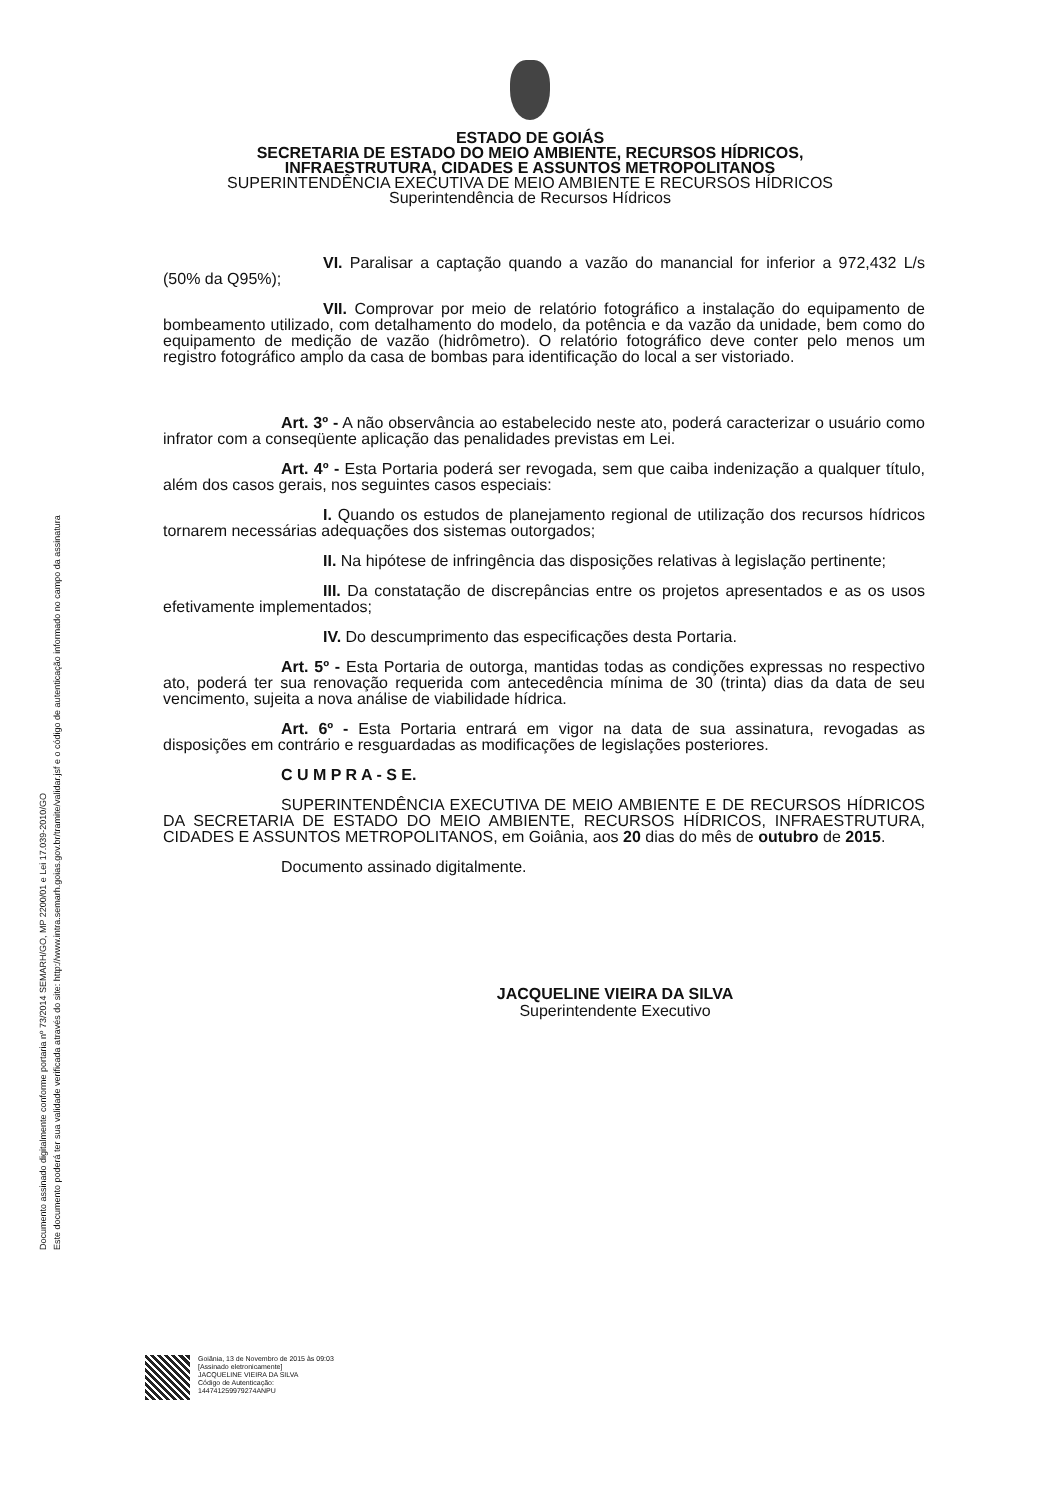Documento assinado digitalmente conforme portaria nº 73/2014 SEMARH/GO, MP 2200/01 e Lei 17.039-2010/GO
Este documento poderá ter sua validade verificada através do site: http://www.intra.semarh.goias.gov.br/tramite/validar.jsf e o código de autenticação informado no campo da assinatura
ESTADO DE GOIÁS
SECRETARIA DE ESTADO DO MEIO AMBIENTE, RECURSOS HÍDRICOS,
INFRAESTRUTURA, CIDADES E ASSUNTOS METROPOLITANOS
SUPERINTENDÊNCIA EXECUTIVA DE MEIO AMBIENTE E RECURSOS HÍDRICOS
Superintendência de Recursos Hídricos
VI. Paralisar a captação quando a vazão do manancial for inferior a 972,432 L/s (50% da Q95%);
VII. Comprovar por meio de relatório fotográfico a instalação do equipamento de bombeamento utilizado, com detalhamento do modelo, da potência e da vazão da unidade, bem como do equipamento de medição de vazão (hidrômetro). O relatório fotográfico deve conter pelo menos um registro fotográfico amplo da casa de bombas para identificação do local a ser vistoriado.
Art. 3º - A não observância ao estabelecido neste ato, poderá caracterizar o usuário como infrator com a conseqüente aplicação das penalidades previstas em Lei.
Art. 4º - Esta Portaria poderá ser revogada, sem que caiba indenização a qualquer título, além dos casos gerais, nos seguintes casos especiais:
I. Quando os estudos de planejamento regional de utilização dos recursos hídricos tornarem necessárias adequações dos sistemas outorgados;
II. Na hipótese de infringência das disposições relativas à legislação pertinente;
III. Da constatação de discrepâncias entre os projetos apresentados e as os usos efetivamente implementados;
IV. Do descumprimento das especificações desta Portaria.
Art. 5º - Esta Portaria de outorga, mantidas todas as condições expressas no respectivo ato, poderá ter sua renovação requerida com antecedência mínima de 30 (trinta) dias da data de seu vencimento, sujeita a nova análise de viabilidade hídrica.
Art. 6º - Esta Portaria entrará em vigor na data de sua assinatura, revogadas as disposições em contrário e resguardadas as modificações de legislações posteriores.
C U M P R A - S E.
SUPERINTENDÊNCIA EXECUTIVA DE MEIO AMBIENTE E DE RECURSOS HÍDRICOS DA SECRETARIA DE ESTADO DO MEIO AMBIENTE, RECURSOS HÍDRICOS, INFRAESTRUTURA, CIDADES E ASSUNTOS METROPOLITANOS, em Goiânia, aos 20 dias do mês de outubro de 2015.
Documento assinado digitalmente.
JACQUELINE VIEIRA DA SILVA
Superintendente Executivo
Goiânia, 13 de Novembro de 2015 às 09:03
[Assinado eletronicamente]
JACQUELINE VIEIRA DA SILVA
Código de Autenticação:
144741259979274ANPU